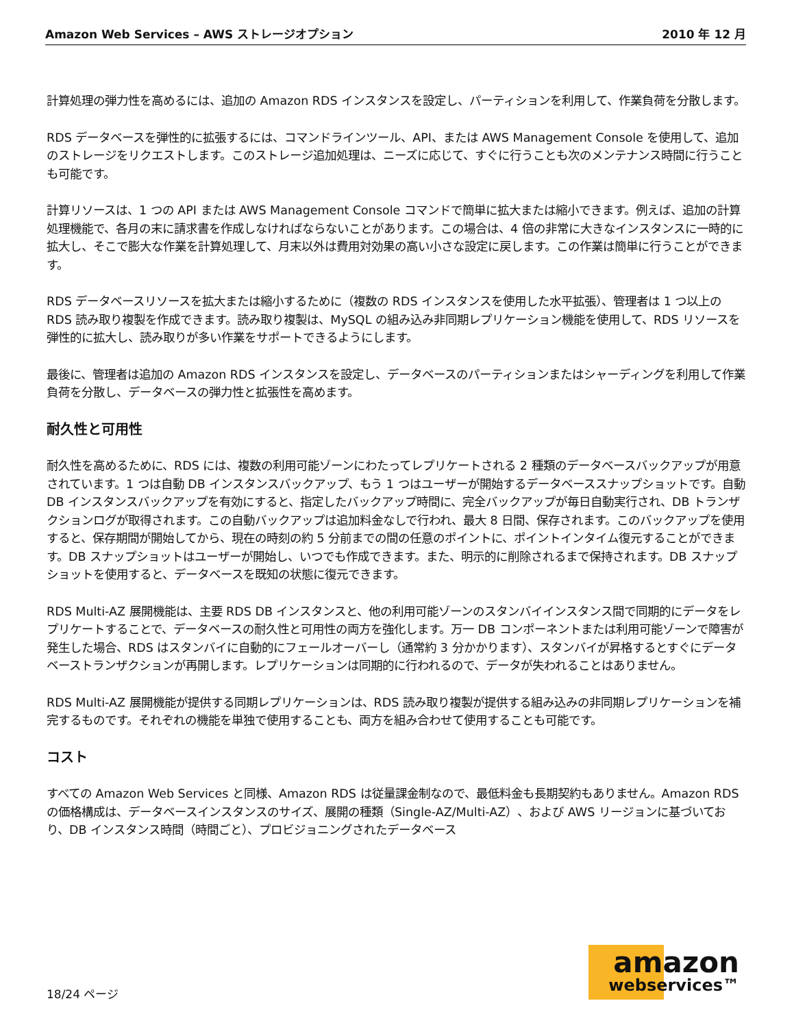Amazon Web Services – AWS ストレージオプション 2010 年 12 月
計算処理の弾力性を高めるには、追加の Amazon RDS インスタンスを設定し、パーティションを利用して、作業負荷を分散します。
RDS データベースを弾性的に拡張するには、コマンドラインツール、API、または AWS Management Console を使用して、追加のストレージをリクエストします。このストレージ追加処理は、ニーズに応じて、すぐに行うことも次のメンテナンス時間に行うことも可能です。
計算リソースは、1 つの API または AWS Management Console コマンドで簡単に拡大または縮小できます。例えば、追加の計算処理機能で、各月の末に請求書を作成しなければならないことがあります。この場合は、4 倍の非常に大きなインスタンスに一時的に拡大し、そこで膨大な作業を計算処理して、月末以外は費用対効果の高い小さな設定に戻します。この作業は簡単に行うことができます。
RDS データベースリソースを拡大または縮小するために（複数の RDS インスタンスを使用した水平拡張）、管理者は 1 つ以上の RDS 読み取り複製を作成できます。読み取り複製は、MySQL の組み込み非同期レプリケーション機能を使用して、RDS リソースを弾性的に拡大し、読み取りが多い作業をサポートできるようにします。
最後に、管理者は追加の Amazon RDS インスタンスを設定し、データベースのパーティションまたはシャーディングを利用して作業負荷を分散し、データベースの弾力性と拡張性を高めます。
耐久性と可用性
耐久性を高めるために、RDS には、複数の利用可能ゾーンにわたってレプリケートされる 2 種類のデータベースバックアップが用意されています。1 つは自動 DB インスタンスバックアップ、もう 1 つはユーザーが開始するデータベーススナップショットです。自動 DB インスタンスバックアップを有効にすると、指定したバックアップ時間に、完全バックアップが毎日自動実行され、DB トランザクションログが取得されます。この自動バックアップは追加料金なしで行われ、最大 8 日間、保存されます。このバックアップを使用すると、保存期間が開始してから、現在の時刻の約 5 分前までの間の任意のポイントに、ポイントインタイム復元することができます。DB スナップショットはユーザーが開始し、いつでも作成できます。また、明示的に削除されるまで保持されます。DB スナップショットを使用すると、データベースを既知の状態に復元できます。
RDS Multi-AZ 展開機能は、主要 RDS DB インスタンスと、他の利用可能ゾーンのスタンバイインスタンス間で同期的にデータをレプリケートすることで、データベースの耐久性と可用性の両方を強化します。万一 DB コンポーネントまたは利用可能ゾーンで障害が発生した場合、RDS はスタンバイに自動的にフェールオーバーし（通常約 3 分かかります）、スタンバイが昇格するとすぐにデータベーストランザクションが再開します。レプリケーションは同期的に行われるので、データが失われることはありません。
RDS Multi-AZ 展開機能が提供する同期レプリケーションは、RDS 読み取り複製が提供する組み込みの非同期レプリケーションを補完するものです。それぞれの機能を単独で使用することも、両方を組み合わせて使用することも可能です。
コスト
すべての Amazon Web Services と同様、Amazon RDS は従量課金制なので、最低料金も長期契約もありません。Amazon RDS の価格構成は、データベースインスタンスのサイズ、展開の種類（Single-AZ/Multi-AZ）、および AWS リージョンに基づいており、DB インスタンス時間（時間ごと）、プロビジョニングされたデータベース
18/24 ページ
amazon
webservices™